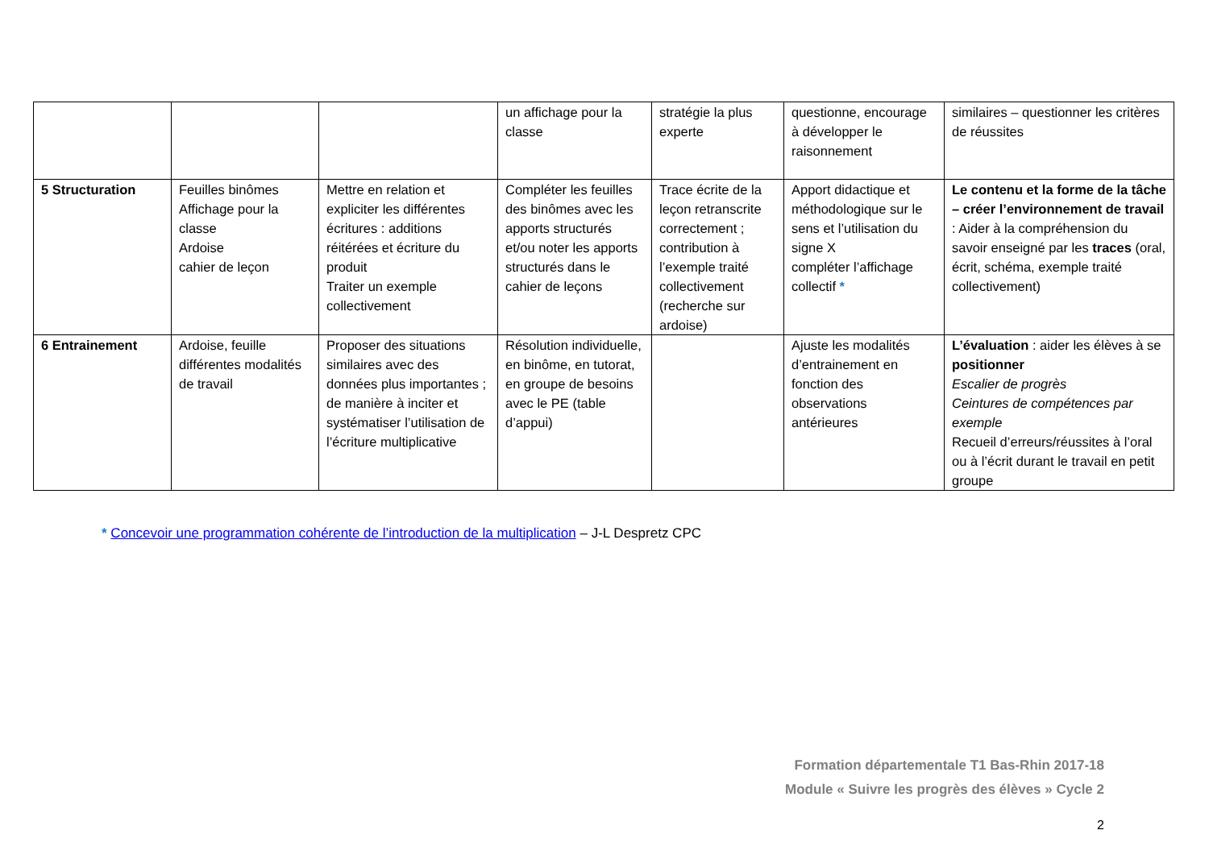| | | | un affichage pour la classe | stratégie la plus experte | questionne, encourage à développer le raisonnement | similaires – questionner les critères de réussites |
| 5 Structuration | Feuilles binômes Affichage pour la classe Ardoise cahier de leçon | Mettre en relation et expliciter les différentes écritures : additions réitérées et écriture du produit Traiter un exemple collectivement | Compléter les feuilles des binômes avec les apports structurés et/ou noter les apports structurés dans le cahier de leçons | Trace écrite de la leçon retranscrite correctement ; contribution à l’exemple traité collectivement (recherche sur ardoise) | Apport didactique et méthodologique sur le sens et l’utilisation du signe X compléter l’affichage collectif * | Le contenu et la forme de la tâche – créer l’environnement de travail : Aider à la compréhension du savoir enseigné par les traces (oral, écrit, schéma, exemple traité collectivement) |
| 6 Entrainement | Ardoise, feuille différentes modalités de travail | Proposer des situations similaires avec des données plus importantes ; de manière à inciter et systématiser l’utilisation de l’écriture multiplicative | Résolution individuelle, en binôme, en tutorat, en groupe de besoins avec le PE (table d’appui) | | Ajuste les modalités d’entrainement en fonction des observations antérieures | L’évaluation : aider les élèves à se positionner Escalier de progrès Ceintures de compétences par exemple Recueil d’erreurs/réussites à l’oral ou à l’écrit durant le travail en petit groupe |
* Concevoir une programmation cohérente de l’introduction de la multiplication – J-L Despretz CPC
Formation départementale T1 Bas-Rhin 2017-18
Module « Suivre les progrès des élèves » Cycle 2
2